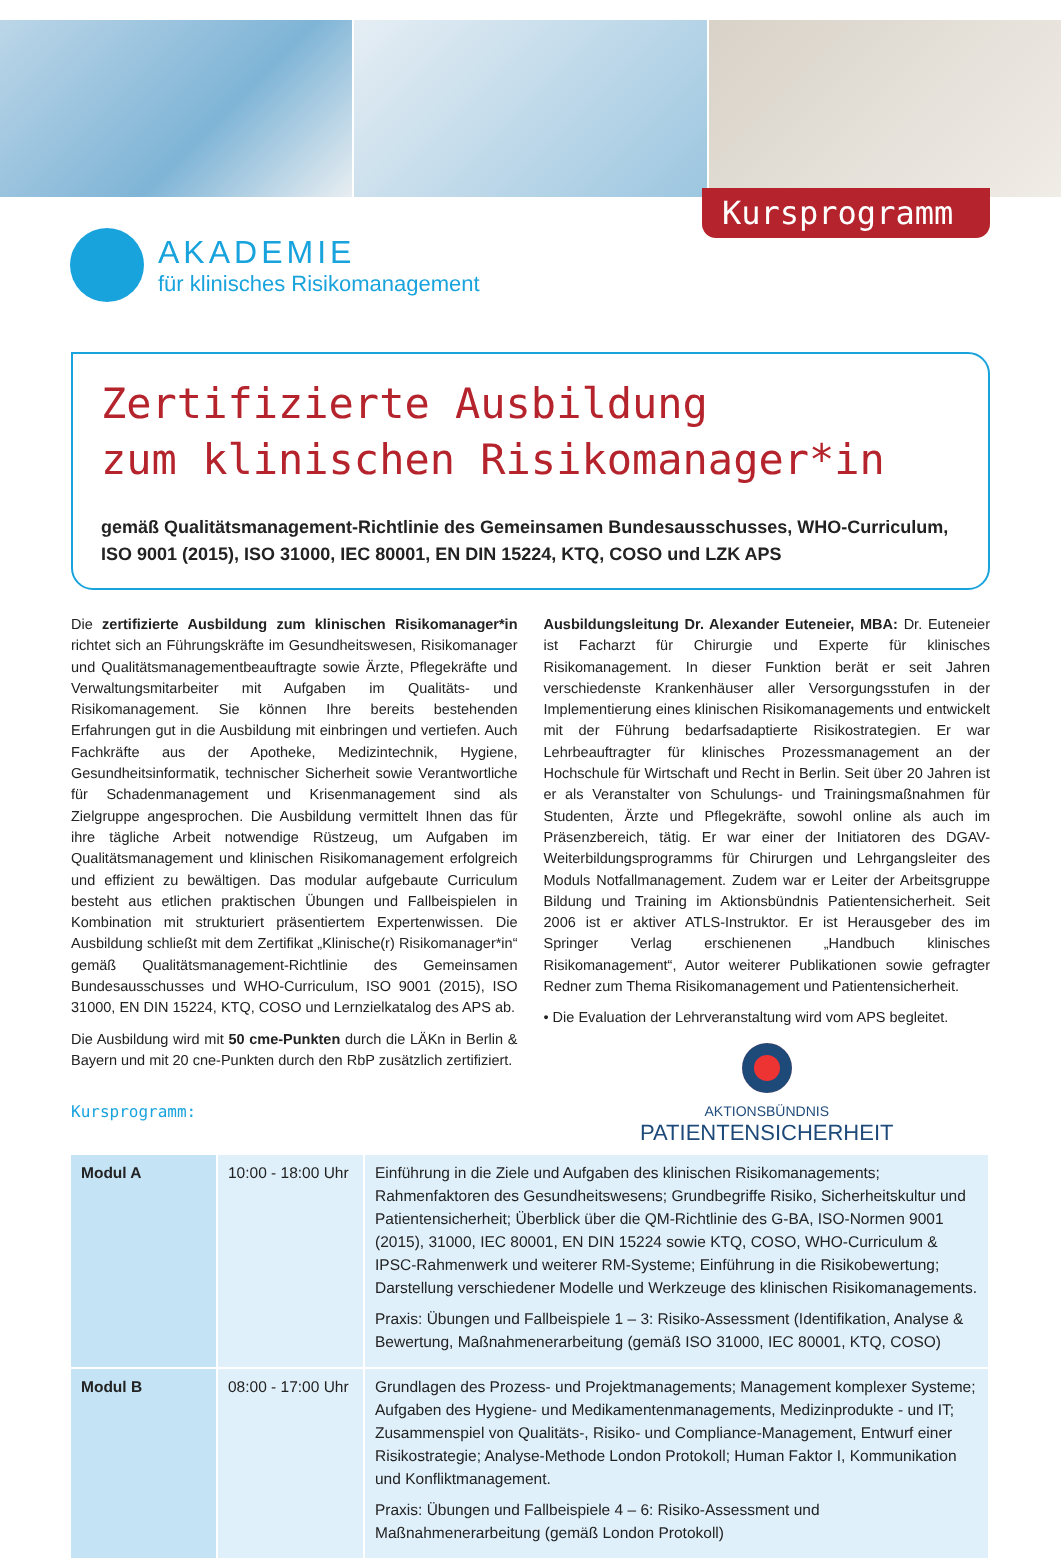Kursprogramm
AKADEMIE
für klinisches Risikomanagement
Zertifizierte Ausbildung
zum klinischen Risikomanager*in
gemäß Qualitätsmanagement-Richtlinie des Gemeinsamen Bundesausschusses, WHO-Curriculum, ISO 9001 (2015), ISO 31000, IEC 80001, EN DIN 15224, KTQ, COSO und LZK APS
Die zertifizierte Ausbildung zum klinischen Risikomanager*in richtet sich an Führungskräfte im Gesundheitswesen, Risikomanager und Qualitätsmanagementbeauftragte sowie Ärzte, Pflegekräfte und Verwaltungsmitarbeiter mit Aufgaben im Qualitäts- und Risikomanagement. Sie können Ihre bereits bestehenden Erfahrungen gut in die Ausbildung mit einbringen und vertiefen. Auch Fachkräfte aus der Apotheke, Medizintechnik, Hygiene, Gesundheitsinformatik, technischer Sicherheit sowie Verantwortliche für Schadenmanagement und Krisenmanagement sind als Zielgruppe angesprochen. Die Ausbildung vermittelt Ihnen das für ihre tägliche Arbeit notwendige Rüstzeug, um Aufgaben im Qualitätsmanagement und klinischen Risikomanagement erfolgreich und effizient zu bewältigen. Das modular aufgebaute Curriculum besteht aus etlichen praktischen Übungen und Fallbeispielen in Kombination mit strukturiert präsentiertem Expertenwissen. Die Ausbildung schließt mit dem Zertifikat „Klinische(r) Risikomanager*in“ gemäß Qualitätsmanagement-Richtlinie des Gemeinsamen Bundesausschusses und WHO-Curriculum, ISO 9001 (2015), ISO 31000, EN DIN 15224, KTQ, COSO und Lernzielkatalog des APS ab.
Die Ausbildung wird mit 50 cme-Punkten durch die LÄKn in Berlin & Bayern und mit 20 cne-Punkten durch den RbP zusätzlich zertifiziert.
Kursprogramm:
Ausbildungsleitung Dr. Alexander Euteneier, MBA: Dr. Euteneier ist Facharzt für Chirurgie und Experte für klinisches Risikomanagement. In dieser Funktion berät er seit Jahren verschiedenste Krankenhäuser aller Versorgungsstufen in der Implementierung eines klinischen Risikomanagements und entwickelt mit der Führung bedarfsadaptierte Risikostrategien. Er war Lehrbeauftragter für klinisches Prozessmanagement an der Hochschule für Wirtschaft und Recht in Berlin. Seit über 20 Jahren ist er als Veranstalter von Schulungs- und Trainingsmaßnahmen für Studenten, Ärzte und Pflegekräfte, sowohl online als auch im Präsenzbereich, tätig. Er war einer der Initiatoren des DGAV-Weiterbildungsprogramms für Chirurgen und Lehrgangsleiter des Moduls Notfallmanagement. Zudem war er Leiter der Arbeitsgruppe Bildung und Training im Aktionsbündnis Patientensicherheit. Seit 2006 ist er aktiver ATLS-Instruktor. Er ist Herausgeber des im Springer Verlag erschienenen „Handbuch klinisches Risikomanagement“, Autor weiterer Publikationen sowie gefragter Redner zum Thema Risikomanagement und Patientensicherheit.
• Die Evaluation der Lehrveranstaltung wird vom APS begleitet.
AKTIONSBÜNDNIS
PATIENTENSICHERHEIT
| Modul A | 10:00 - 18:00 Uhr | Einführung in die Ziele und Aufgaben des klinischen Risikomanagements; Rahmenfaktoren des Gesundheitswesens; Grundbegriffe Risiko, Sicherheitskultur und Patientensicherheit; Überblick über die QM-Richtlinie des G-BA, ISO-Normen 9001 (2015), 31000, IEC 80001, EN DIN 15224 sowie KTQ, COSO, WHO-Curriculum & IPSC-Rahmenwerk und weiterer RM-Systeme; Einführung in die Risikobewertung; Darstellung verschiedener Modelle und Werkzeuge des klinischen Risikomanagements. Praxis: Übungen und Fallbeispiele 1 – 3: Risiko-Assessment (Identifikation, Analyse & Bewertung, Maßnahmenerarbeitung (gemäß ISO 31000, IEC 80001, KTQ, COSO) |
| Modul B | 08:00 - 17:00 Uhr | Grundlagen des Prozess- und Projektmanagements; Management komplexer Systeme; Aufgaben des Hygiene- und Medikamentenmanagements, Medizinprodukte - und IT; Zusammenspiel von Qualitäts-, Risiko- und Compliance-Management, Entwurf einer Risikostrategie; Analyse-Methode London Protokoll; Human Faktor I, Kommunikation und Konfliktmanagement. Praxis: Übungen und Fallbeispiele 4 – 6: Risiko-Assessment und Maßnahmenerarbeitung (gemäß London Protokoll) |